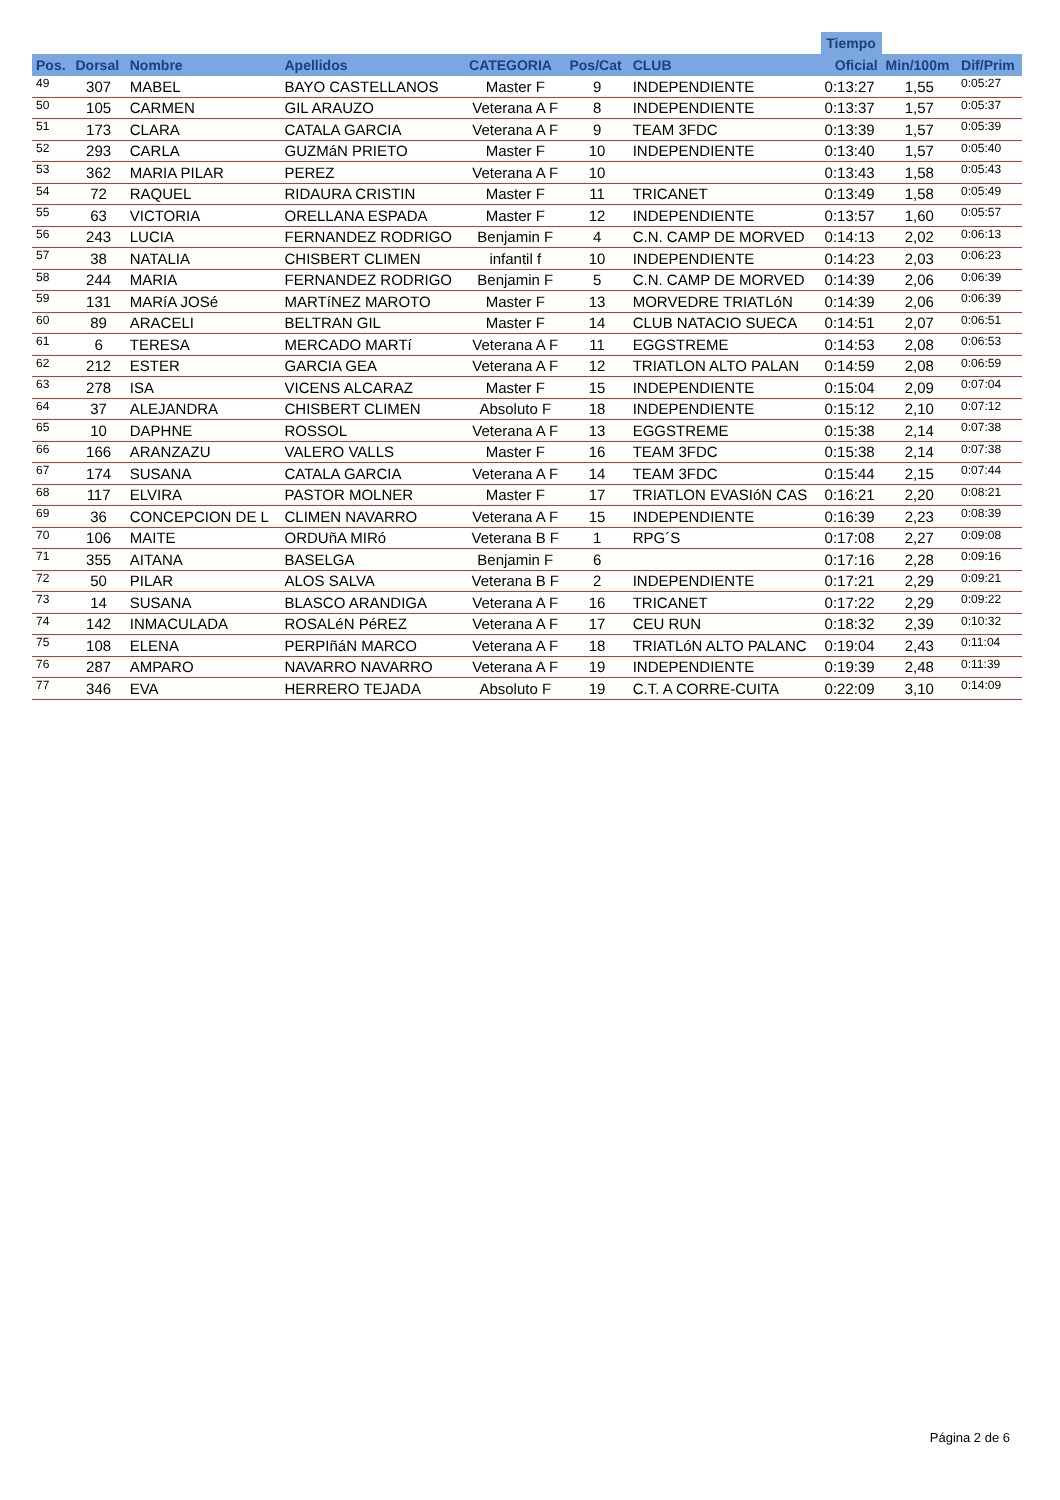| | | | | | | | Tiempo | | |
| --- | --- | --- | --- | --- | --- | --- | --- | --- | --- |
| Pos. | Dorsal | Nombre | Apellidos | CATEGORIA | Pos/Cat | CLUB | Oficial | Min/100m | Dif/Prim |
| 49 | 307 | MABEL | BAYO CASTELLANOS | Master F | 9 | INDEPENDIENTE | 0:13:27 | 1,55 | 0:05:27 |
| 50 | 105 | CARMEN | GIL ARAUZO | Veterana A F | 8 | INDEPENDIENTE | 0:13:37 | 1,57 | 0:05:37 |
| 51 | 173 | CLARA | CATALA GARCIA | Veterana A F | 9 | TEAM 3FDC | 0:13:39 | 1,57 | 0:05:39 |
| 52 | 293 | CARLA | GUZMáN PRIETO | Master F | 10 | INDEPENDIENTE | 0:13:40 | 1,57 | 0:05:40 |
| 53 | 362 | MARIA PILAR | PEREZ | Veterana A F | 10 | | 0:13:43 | 1,58 | 0:05:43 |
| 54 | 72 | RAQUEL | RIDAURA CRISTIN | Master F | 11 | TRICANET | 0:13:49 | 1,58 | 0:05:49 |
| 55 | 63 | VICTORIA | ORELLANA ESPADA | Master F | 12 | INDEPENDIENTE | 0:13:57 | 1,60 | 0:05:57 |
| 56 | 243 | LUCIA | FERNANDEZ RODRIGO | Benjamin F | 4 | C.N. CAMP DE MORVED | 0:14:13 | 2,02 | 0:06:13 |
| 57 | 38 | NATALIA | CHISBERT CLIMEN | infantil f | 10 | INDEPENDIENTE | 0:14:23 | 2,03 | 0:06:23 |
| 58 | 244 | MARIA | FERNANDEZ RODRIGO | Benjamin F | 5 | C.N. CAMP DE MORVED | 0:14:39 | 2,06 | 0:06:39 |
| 59 | 131 | MARíA JOSé | MARTíNEZ MAROTO | Master F | 13 | MORVEDRE TRIATLóN | 0:14:39 | 2,06 | 0:06:39 |
| 60 | 89 | ARACELI | BELTRAN GIL | Master F | 14 | CLUB NATACIO SUECA | 0:14:51 | 2,07 | 0:06:51 |
| 61 | 6 | TERESA | MERCADO MARTí | Veterana A F | 11 | EGGSTREME | 0:14:53 | 2,08 | 0:06:53 |
| 62 | 212 | ESTER | GARCIA GEA | Veterana A F | 12 | TRIATLON ALTO PALAN | 0:14:59 | 2,08 | 0:06:59 |
| 63 | 278 | ISA | VICENS ALCARAZ | Master F | 15 | INDEPENDIENTE | 0:15:04 | 2,09 | 0:07:04 |
| 64 | 37 | ALEJANDRA | CHISBERT CLIMEN | Absoluto F | 18 | INDEPENDIENTE | 0:15:12 | 2,10 | 0:07:12 |
| 65 | 10 | DAPHNE | ROSSOL | Veterana A F | 13 | EGGSTREME | 0:15:38 | 2,14 | 0:07:38 |
| 66 | 166 | ARANZAZU | VALERO VALLS | Master F | 16 | TEAM 3FDC | 0:15:38 | 2,14 | 0:07:38 |
| 67 | 174 | SUSANA | CATALA GARCIA | Veterana A F | 14 | TEAM 3FDC | 0:15:44 | 2,15 | 0:07:44 |
| 68 | 117 | ELVIRA | PASTOR MOLNER | Master F | 17 | TRIATLON EVASIóN CAS | 0:16:21 | 2,20 | 0:08:21 |
| 69 | 36 | CONCEPCION DE L | CLIMEN NAVARRO | Veterana A F | 15 | INDEPENDIENTE | 0:16:39 | 2,23 | 0:08:39 |
| 70 | 106 | MAITE | ORDUñA MIRó | Veterana B F | 1 | RPG´S | 0:17:08 | 2,27 | 0:09:08 |
| 71 | 355 | AITANA | BASELGA | Benjamin F | 6 | | 0:17:16 | 2,28 | 0:09:16 |
| 72 | 50 | PILAR | ALOS SALVA | Veterana B F | 2 | INDEPENDIENTE | 0:17:21 | 2,29 | 0:09:21 |
| 73 | 14 | SUSANA | BLASCO ARANDIGA | Veterana A F | 16 | TRICANET | 0:17:22 | 2,29 | 0:09:22 |
| 74 | 142 | INMACULADA | ROSALéN PéREZ | Veterana A F | 17 | CEU RUN | 0:18:32 | 2,39 | 0:10:32 |
| 75 | 108 | ELENA | PERPIñáN MARCO | Veterana A F | 18 | TRIATLóN ALTO PALANC | 0:19:04 | 2,43 | 0:11:04 |
| 76 | 287 | AMPARO | NAVARRO NAVARRO | Veterana A F | 19 | INDEPENDIENTE | 0:19:39 | 2,48 | 0:11:39 |
| 77 | 346 | EVA | HERRERO TEJADA | Absoluto F | 19 | C.T. A CORRE-CUITA | 0:22:09 | 3,10 | 0:14:09 |
Página 2 de 6